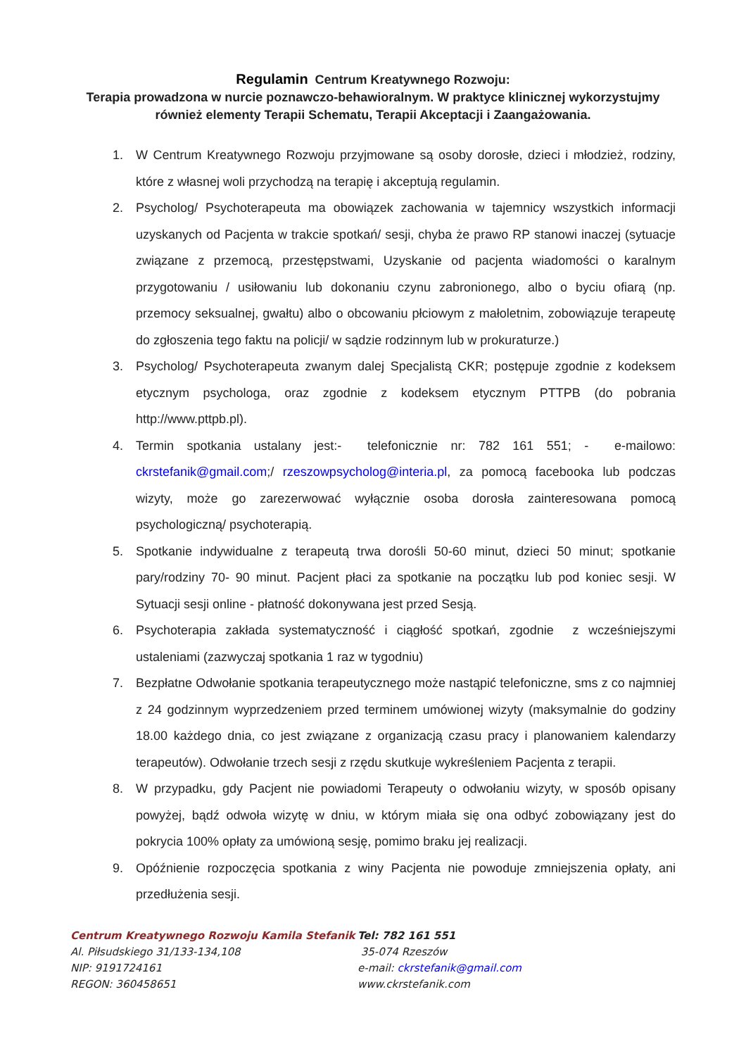Regulamin Centrum Kreatywnego Rozwoju:
Terapia prowadzona w nurcie poznawczo-behawioralnym. W praktyce klinicznej wykorzystujmy również elementy Terapii Schematu, Terapii Akceptacji i Zaangażowania.
1. W Centrum Kreatywnego Rozwoju przyjmowane są osoby dorosłe, dzieci i młodzież, rodziny, które z własnej woli przychodzą na terapię i akceptują regulamin.
2. Psycholog/ Psychoterapeuta ma obowiązek zachowania w tajemnicy wszystkich informacji uzyskanych od Pacjenta w trakcie spotkań/ sesji, chyba że prawo RP stanowi inaczej (sytuacje związane z przemocą, przestępstwami, Uzyskanie od pacjenta wiadomości o karalnym przygotowaniu / usiłowaniu lub dokonaniu czynu zabronionego, albo o byciu ofiarą (np. przemocy seksualnej, gwałtu) albo o obcowaniu płciowym z małoletnim, zobowiązuje terapeutę do zgłoszenia tego faktu na policji/ w sądzie rodzinnym lub w prokuraturze.)
3. Psycholog/ Psychoterapeuta zwanym dalej Specjalistą CKR; postępuje zgodnie z kodeksem etycznym psychologa, oraz zgodnie z kodeksem etycznym PTTPB (do pobrania http://www.pttpb.pl).
4. Termin spotkania ustalany jest:- telefonicznie nr: 782 161 551; - e-mailowo: ckrstefanik@gmail.com;/ rzeszowpsycholog@interia.pl, za pomocą facebooka lub podczas wizyty, może go zarezerwować wyłącznie osoba dorosła zainteresowana pomocą psychologiczną/ psychoterapią.
5. Spotkanie indywidualne z terapeutą trwa dorośli 50-60 minut, dzieci 50 minut; spotkanie pary/rodziny 70- 90 minut. Pacjent płaci za spotkanie na początku lub pod koniec sesji. W Sytuacji sesji online - płatność dokonywana jest przed Sesją.
6. Psychoterapia zakłada systematyczność i ciągłość spotkań, zgodnie z wcześniejszymi ustaleniami (zazwyczaj spotkania 1 raz w tygodniu)
7. Bezpłatne Odwołanie spotkania terapeutycznego może nastąpić telefoniczne, sms z co najmniej z 24 godzinnym wyprzedzeniem przed terminem umówionej wizyty (maksymalnie do godziny 18.00 każdego dnia, co jest związane z organizacją czasu pracy i planowaniem kalendarzy terapeutów). Odwołanie trzech sesji z rzędu skutkuje wykreśleniem Pacjenta z terapii.
8. W przypadku, gdy Pacjent nie powiadomi Terapeuty o odwołaniu wizyty, w sposób opisany powyżej, bądź odwoła wizytę w dniu, w którym miała się ona odbyć zobowiązany jest do pokrycia 100% opłaty za umówioną sesję, pomimo braku jej realizacji.
9. Opóźnienie rozpoczęcia spotkania z winy Pacjenta nie powoduje zmniejszenia opłaty, ani przedłużenia sesji.
Centrum Kreatywnego Rozwoju Kamila Stefanik
Al. Piłsudskiego 31/133-134,108
NIP: 9191724161
REGON: 360458651
Tel: 782 161 551
35-074 Rzeszów
e-mail: ckrstefanik@gmail.com
www.ckrstefanik.com